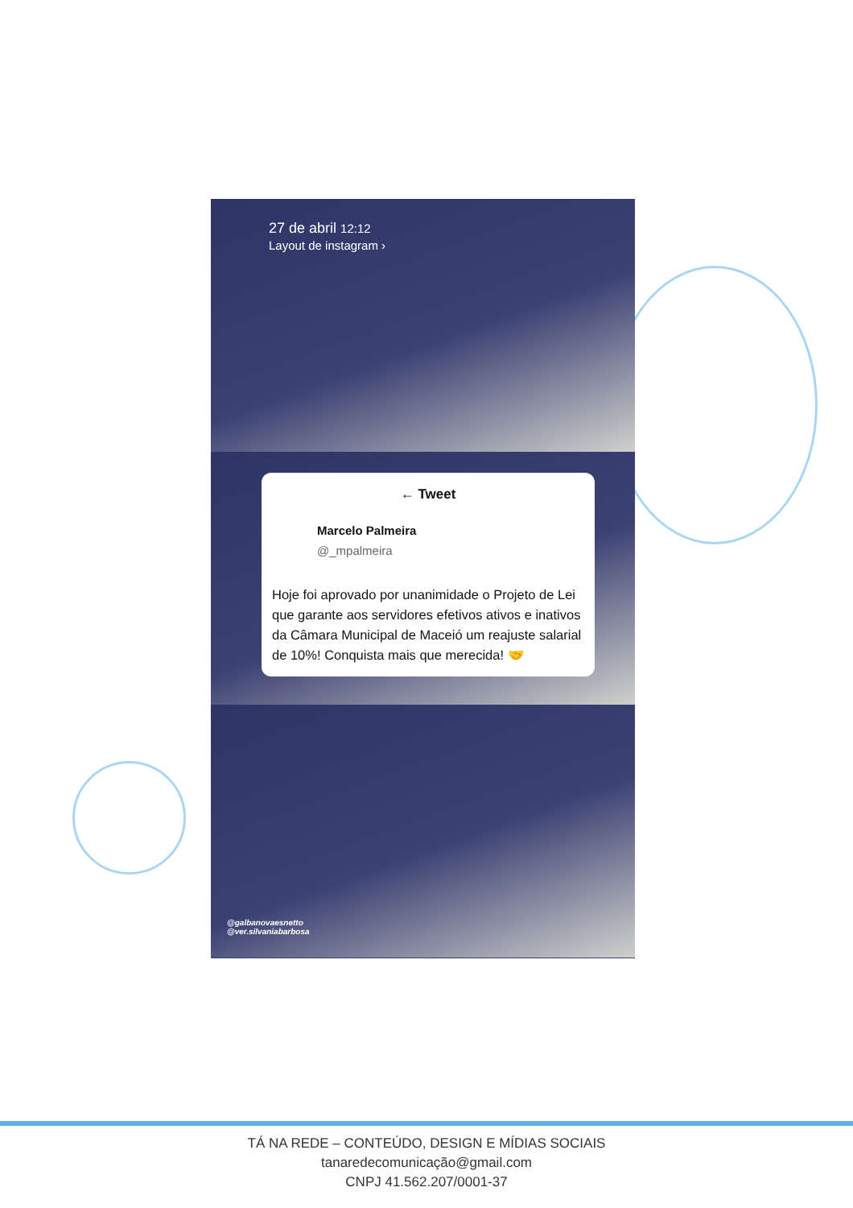27 de abril 12:12
Layout de instagram ›
← Tweet
Marcelo Palmeira
@_mpalmeira
Hoje foi aprovado por unanimidade o Projeto de Lei que garante aos servidores efetivos ativos e inativos da Câmara Municipal de Maceió um reajuste salarial de 10%! Conquista mais que merecida! 🤝
@galbanovaesnetto
@ver.silvaniabarbosa
TÁ NA REDE – CONTEÚDO, DESIGN E MÍDIAS SOCIAIS
tanaredecomunicação@gmail.com
CNPJ 41.562.207/0001-37